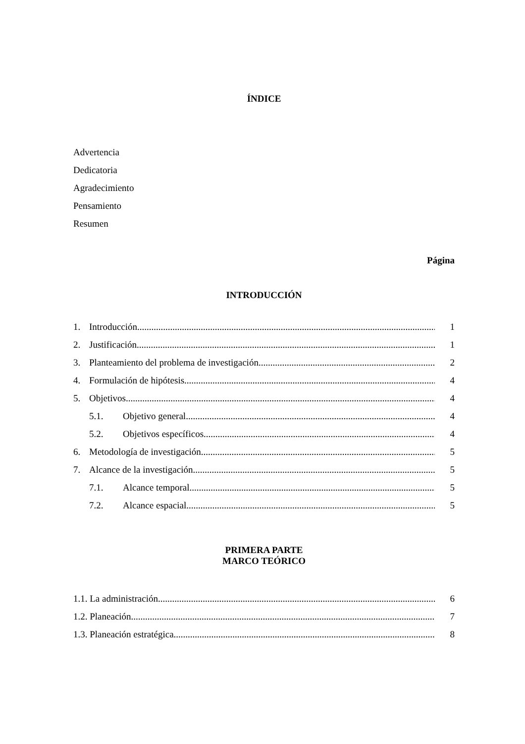ÍNDICE
Advertencia
Dedicatoria
Agradecimiento
Pensamiento
Resumen
Página
INTRODUCCIÓN
1. Introducción 1
2. Justificación 1
3. Planteamiento del problema de investigación 2
4. Formulación de hipótesis 4
5. Objetivos 4
5.1. Objetivo general 4
5.2. Objetivos específicos 4
6. Metodología de investigación 5
7. Alcance de la investigación 5
7.1. Alcance temporal 5
7.2. Alcance espacial 5
PRIMERA PARTE
MARCO TEÓRICO
1.1. La administración 6
1.2. Planeación 7
1.3. Planeación estratégica 8